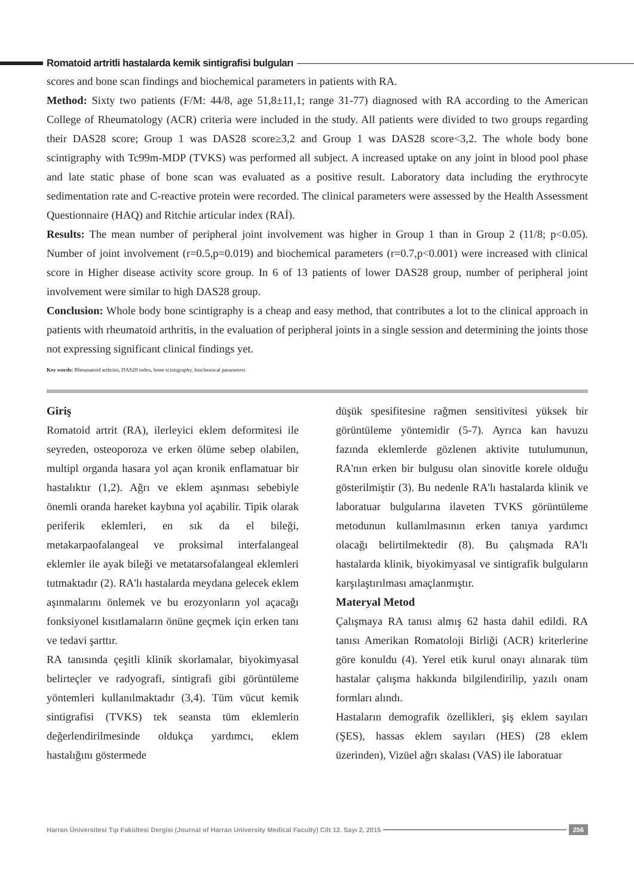Romatoid artritli hastalarda kemik sintigrafisi bulguları
scores and bone scan findings and biochemical parameters in patients with RA.
Method: Sixty two patients (F/M: 44/8, age 51,8±11,1; range 31-77) diagnosed with RA according to the American College of Rheumatology (ACR) criteria were included in the study. All patients were divided to two groups regarding their DAS28 score; Group 1 was DAS28 score≥3,2 and Group 1 was DAS28 score<3,2. The whole body bone scintigraphy with Tc99m-MDP (TVKS) was performed all subject. A increased uptake on any joint in blood pool phase and late static phase of bone scan was evaluated as a positive result. Laboratory data including the erythrocyte sedimentation rate and C-reactive protein were recorded. The clinical parameters were assessed by the Health Assessment Questionnaire (HAQ) and Ritchie articular index (RAİ).
Results: The mean number of peripheral joint involvement was higher in Group 1 than in Group 2 (11/8; p<0.05). Number of joint involvement (r=0.5,p=0.019) and biochemical parameters (r=0.7,p<0.001) were increased with clinical score in Higher disease activity score group. In 6 of 13 patients of lower DAS28 group, number of peripheral joint involvement were similar to high DAS28 group.
Conclusion: Whole body bone scintigraphy is a cheap and easy method, that contributes a lot to the clinical approach in patients with rheumatoid arthritis, in the evaluation of peripheral joints in a single session and determining the joints those not expressing significant clinical findings yet.
Key words: Rheumatoid arthritis, DAS28 index, bone scintigraphy, biochemical parameters
Giriş
Romatoid artrit (RA), ilerleyici eklem deformitesi ile seyreden, osteoporoza ve erken ölüme sebep olabilen, multipl organda hasara yol açan kronik enflamatuar bir hastalıktır (1,2). Ağrı ve eklem aşınması sebebiyle önemli oranda hareket kaybına yol açabilir. Tipik olarak periferik eklemleri, en sık da el bileği, metakarpaofalangeal ve proksimal interfalangeal eklemler ile ayak bileği ve metatarsofalangeal eklemleri tutmaktadır (2). RA'lı hastalarda meydana gelecek eklem aşınmalarını önlemek ve bu erozyonların yol açacağı fonksiyonel kısıtlamaların önüne geçmek için erken tanı ve tedavi şarttır.
RA tanısında çeşitli klinik skorlamalar, biyokimyasal belirteçler ve radyografi, sintigrafi gibi görüntüleme yöntemleri kullanılmaktadır (3,4). Tüm vücut kemik sintigrafisi (TVKS) tek seansta tüm eklemlerin değerlendirilmesinde oldukça yardımcı, eklem hastalığını göstermede
düşük spesifitesine rağmen sensitivitesi yüksek bir görüntüleme yöntemidir (5-7). Ayrıca kan havuzu fazında eklemlerde gözlenen aktivite tutulumunun, RA'nın erken bir bulgusu olan sinovitle korele olduğu gösterilmiştir (3). Bu nedenle RA'lı hastalarda klinik ve laboratuar bulgularına ilaveten TVKS görüntüleme metodunun kullanılmasının erken tanıya yardımcı olacağı belirtilmektedir (8). Bu çalışmada RA'lı hastalarda klinik, biyokimyasal ve sintigrafik bulguların karşılaştırılması amaçlanmıştır.
Materyal Metod
Çalışmaya RA tanısı almış 62 hasta dahil edildi. RA tanısı Amerikan Romatoloji Birliği (ACR) kriterlerine göre konuldu (4). Yerel etik kurul onayı alınarak tüm hastalar çalışma hakkında bilgilendirilip, yazılı onam formları alındı.
Hastaların demografik özellikleri, şiş eklem sayıları (ŞES), hassas eklem sayıları (HES) (28 eklem üzerinden), Vizüel ağrı skalası (VAS) ile laboratuar
Harran Üniversitesi Tıp Fakültesi Dergisi (Journal of Harran University Medical Faculty) Cilt 12. Sayı 2, 2015
256